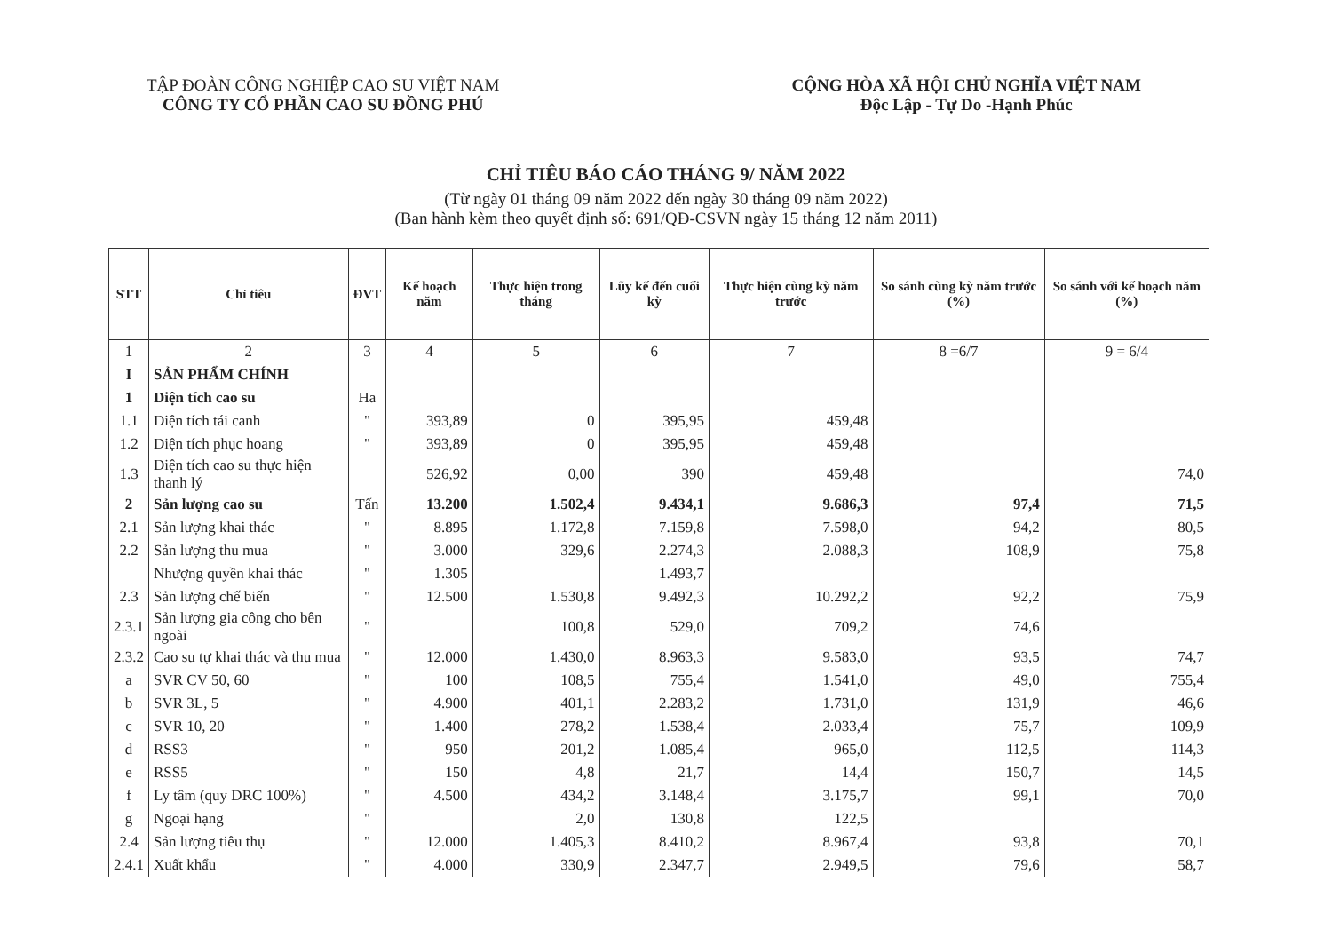TẬP ĐOÀN CÔNG NGHIỆP CAO SU VIỆT NAM
CÔNG TY CỔ PHẦN CAO SU ĐỒNG PHÚ
CỘNG HÒA XÃ HỘI CHỦ NGHĨA VIỆT NAM
Độc Lập - Tự Do -Hạnh Phúc
CHỈ TIÊU BÁO CÁO THÁNG 9/ NĂM 2022
(Từ ngày 01 tháng 09 năm 2022 đến ngày 30 tháng 09 năm 2022)
(Ban hành kèm theo quyết định số: 691/QĐ-CSVN ngày 15 tháng 12 năm 2011)
| STT | Chỉ tiêu | ĐVT | Kế hoạch năm | Thực hiện trong tháng | Lũy kế đến cuối kỳ | Thực hiện cùng kỳ năm trước | So sánh cùng kỳ năm trước (%) | So sánh với kế hoạch năm (%) |
| --- | --- | --- | --- | --- | --- | --- | --- | --- |
| 1 | 2 | 3 | 4 | 5 | 6 | 7 | 8 =6/7 | 9 = 6/4 |
| I | SẢN PHẨM CHÍNH | | | | | | | |
| 1 | Diện tích cao su | Ha | | | | | | |
| 1.1 | Diện tích tái canh | " | 393,89 | 0 | 395,95 | 459,48 | | |
| 1.2 | Diện tích phục hoang | " | 393,89 | 0 | 395,95 | 459,48 | | |
| 1.3 | Diện tích cao su thực hiện thanh lý | | 526,92 | 0,00 | 390 | 459,48 | | 74,0 |
| 2 | Sản lượng cao su | Tấn | 13.200 | 1.502,4 | 9.434,1 | 9.686,3 | 97,4 | 71,5 |
| 2.1 | Sản lượng khai thác | " | 8.895 | 1.172,8 | 7.159,8 | 7.598,0 | 94,2 | 80,5 |
| 2.2 | Sản lượng thu mua | " | 3.000 | 329,6 | 2.274,3 | 2.088,3 | 108,9 | 75,8 |
| | Nhượng quyền khai thác | " | 1.305 | | 1.493,7 | | | |
| 2.3 | Sản lượng chế biến | " | 12.500 | 1.530,8 | 9.492,3 | 10.292,2 | 92,2 | 75,9 |
| 2.3.1 | Sản lượng gia công cho bên ngoài | " | | 100,8 | 529,0 | 709,2 | 74,6 | |
| 2.3.2 | Cao su tự khai thác và thu mua | " | 12.000 | 1.430,0 | 8.963,3 | 9.583,0 | 93,5 | 74,7 |
| a | SVR CV 50, 60 | " | 100 | 108,5 | 755,4 | 1.541,0 | 49,0 | 755,4 |
| b | SVR 3L, 5 | " | 4.900 | 401,1 | 2.283,2 | 1.731,0 | 131,9 | 46,6 |
| c | SVR 10, 20 | " | 1.400 | 278,2 | 1.538,4 | 2.033,4 | 75,7 | 109,9 |
| d | RSS3 | " | 950 | 201,2 | 1.085,4 | 965,0 | 112,5 | 114,3 |
| e | RSS5 | " | 150 | 4,8 | 21,7 | 14,4 | 150,7 | 14,5 |
| f | Ly tâm (quy DRC 100%) | " | 4.500 | 434,2 | 3.148,4 | 3.175,7 | 99,1 | 70,0 |
| g | Ngoại hạng | " | | 2,0 | 130,8 | 122,5 | | |
| 2.4 | Sản lượng tiêu thụ | " | 12.000 | 1.405,3 | 8.410,2 | 8.967,4 | 93,8 | 70,1 |
| 2.4.1 | Xuất khẩu | " | 4.000 | 330,9 | 2.347,7 | 2.949,5 | 79,6 | 58,7 |